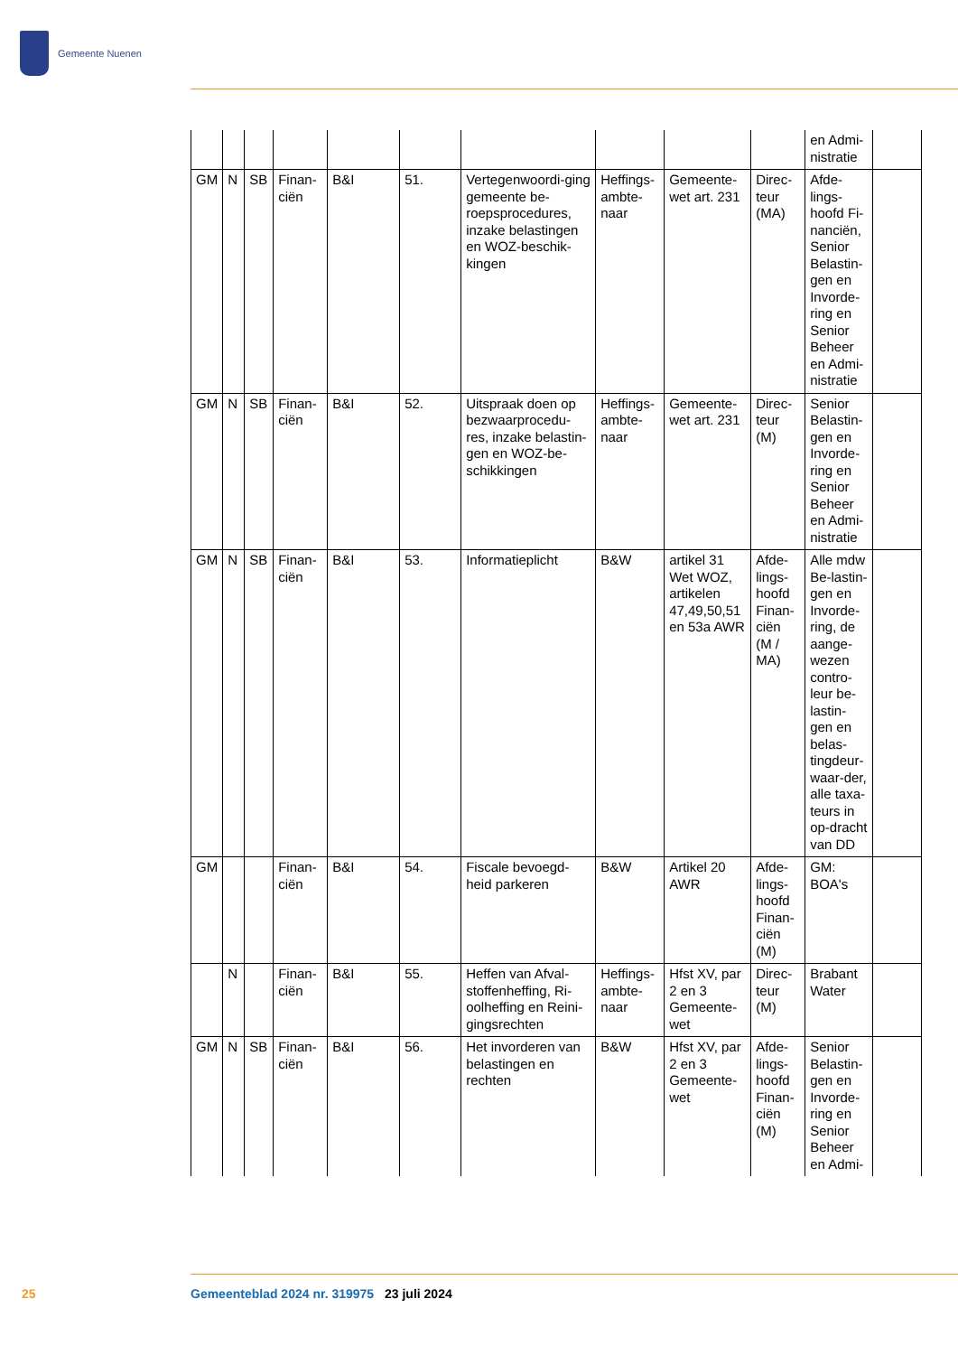Gemeente Nuenen
| | | | | | | | | | | en Admi-nistratie | |
| GM | N | SB | Finan-ciën | B&I | 51. | Vertegenwoordi-ging gemeente be-roepsprocedures, inzake belastingen en WOZ-beschik-kingen | Heffings-ambte-naar | Gemeente-wet art. 231 | Direc-teur (MA) | Afde-lings-hoofd Fi-nanciën, Senior Belastin-gen en Invorde-ring en Senior Beheer en Admi-nistratie | |
| GM | N | SB | Finan-ciën | B&I | 52. | Uitspraak doen op bezwaarprocedu-res, inzake belastin-gen en WOZ-be-schikkingen | Heffings-ambte-naar | Gemeente-wet art. 231 | Direc-teur (M) | Senior Belastin-gen en Invorde-ring en Senior Beheer en Admi-nistratie | |
| GM | N | SB | Finan-ciën | B&I | 53. | Informatieplicht | B&W | artikel 31 Wet WOZ, artikelen 47,49,50,51 en 53a AWR | Afde-lings-hoofd Finan-ciën (M / MA) | Alle mdw Be-lastin-gen en Invorde-ring, de aange-wezen contro-leur be-lastin-gen en belas-tingdeur-waar-der, alle taxa-teurs in op-dracht van DD | |
| GM | | | Finan-ciën | B&I | 54. | Fiscale bevoegd-heid parkeren | B&W | Artikel 20 AWR | Afde-lings-hoofd Finan-ciën (M) | GM: BOA's | |
| | N | | Finan-ciën | B&I | 55. | Heffen van Afval-stoffenheffing, Ri-oolheffing en Reini-gingsrechten | Heffings-ambte-naar | Hfst XV, par 2 en 3 Gemeente-wet | Direc-teur (M) | Brabant Water | |
| GM | N | SB | Finan-ciën | B&I | 56. | Het invorderen van belastingen en rechten | B&W | Hfst XV, par 2 en 3 Gemeente-wet | Afde-lings-hoofd Finan-ciën (M) | Senior Belastin-gen en Invorde-ring en Senior Beheer en Admi- | |
25 Gemeenteblad 2024 nr. 319975 23 juli 2024